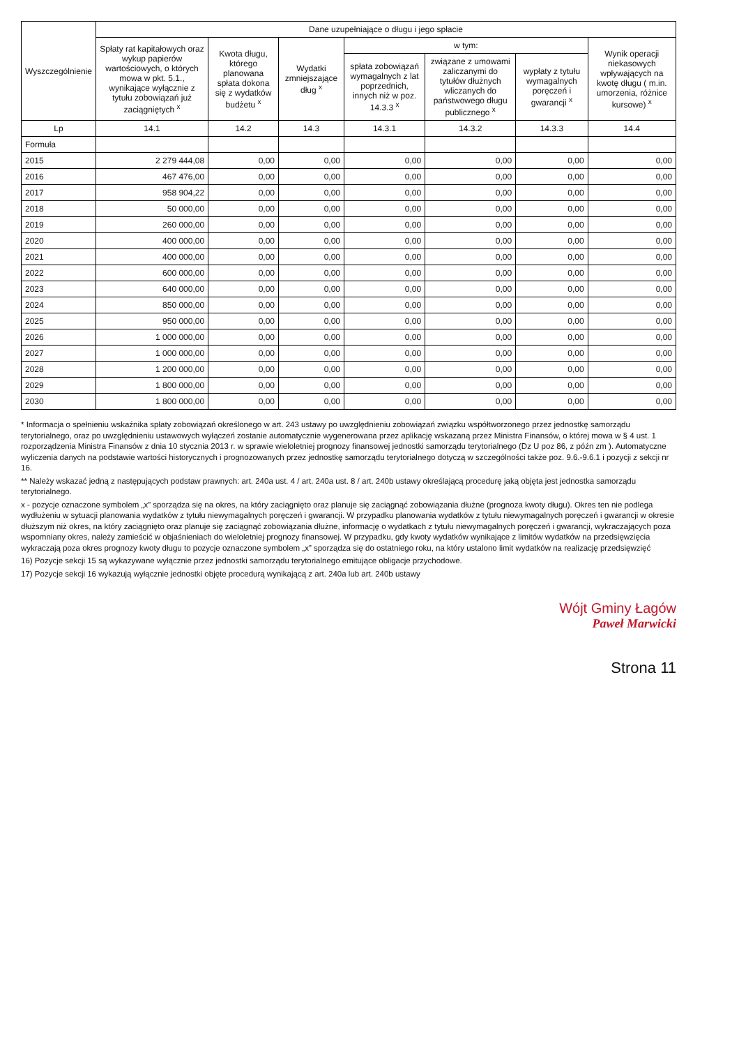| Wyszczególnienie | Dane uzupełniające o długu i jego spłacie | | | | | | |
| --- | --- | --- | --- | --- | --- | --- | --- |
| | Spłaty rat kapitałowych oraz wykup papierów wartościowych, o których mowa w pkt. 5.1., wynikające wyłącznie z tytułu zobowiązań już zaciągniętych <sup>x</sup> | Kwota długu, którego planowana spłata dokona się z wydatków budżetu <sup>x</sup> | Wydatki zmniejszające dług <sup>x</sup> | w tym: | | | Wynik operacji niekasowych wpływających na kwotę długu ( m.in. umorzenia, różnice kursowe) <sup>x</sup> |
| | | | | spłata zobowiązań wymagalnych z lat poprzednich, innych niż w poz. 14.3.3 <sup>x</sup> | związane z umowami zaliczanymi do tytułów dłużnych wliczanych do państwowego długu publicznego <sup>x</sup> | wypłaty z tytułu wymagalnych poręczeń i gwarancji <sup>x</sup> | |
| Lp | 14.1 | 14.2 | 14.3 | 14.3.1 | 14.3.2 | 14.3.3 | 14.4 |
| Formuła | | | | | | | |
| 2015 | 2 279 444,08 | 0,00 | 0,00 | 0,00 | 0,00 | 0,00 | 0,00 |
| 2016 | 467 476,00 | 0,00 | 0,00 | 0,00 | 0,00 | 0,00 | 0,00 |
| 2017 | 958 904,22 | 0,00 | 0,00 | 0,00 | 0,00 | 0,00 | 0,00 |
| 2018 | 50 000,00 | 0,00 | 0,00 | 0,00 | 0,00 | 0,00 | 0,00 |
| 2019 | 260 000,00 | 0,00 | 0,00 | 0,00 | 0,00 | 0,00 | 0,00 |
| 2020 | 400 000,00 | 0,00 | 0,00 | 0,00 | 0,00 | 0,00 | 0,00 |
| 2021 | 400 000,00 | 0,00 | 0,00 | 0,00 | 0,00 | 0,00 | 0,00 |
| 2022 | 600 000,00 | 0,00 | 0,00 | 0,00 | 0,00 | 0,00 | 0,00 |
| 2023 | 640 000,00 | 0,00 | 0,00 | 0,00 | 0,00 | 0,00 | 0,00 |
| 2024 | 850 000,00 | 0,00 | 0,00 | 0,00 | 0,00 | 0,00 | 0,00 |
| 2025 | 950 000,00 | 0,00 | 0,00 | 0,00 | 0,00 | 0,00 | 0,00 |
| 2026 | 1 000 000,00 | 0,00 | 0,00 | 0,00 | 0,00 | 0,00 | 0,00 |
| 2027 | 1 000 000,00 | 0,00 | 0,00 | 0,00 | 0,00 | 0,00 | 0,00 |
| 2028 | 1 200 000,00 | 0,00 | 0,00 | 0,00 | 0,00 | 0,00 | 0,00 |
| 2029 | 1 800 000,00 | 0,00 | 0,00 | 0,00 | 0,00 | 0,00 | 0,00 |
| 2030 | 1 800 000,00 | 0,00 | 0,00 | 0,00 | 0,00 | 0,00 | 0,00 |
* Informacja o spełnieniu wskaźnika spłaty zobowiązań określonego w art. 243 ustawy po uwzględnieniu zobowiązań związku współtworzonego przez jednostkę samorządu terytorialnego, oraz po uwzględnieniu ustawowych wyłączeń zostanie automatycznie wygenerowana przez aplikację wskazaną przez Ministra Finansów, o której mowa w § 4 ust. 1 rozporządzenia Ministra Finansów z dnia 10 stycznia 2013 r. w sprawie wieloletniej prognozy finansowej jednostki samorządu terytorialnego (Dz U poz 86, z późn zm ). Automatyczne wyliczenia danych na podstawie wartości historycznych i prognozowanych przez jednostkę samorządu terytorialnego dotyczą w szczególności także poz. 9.6.-9.6.1 i pozycji z sekcji nr 16.
** Należy wskazać jedną z następujących podstaw prawnych: art. 240a ust. 4 / art. 240a ust. 8 / art. 240b ustawy określającą procedurę jaką objęta jest jednostka samorządu terytorialnego.
x - pozycje oznaczone symbolem „x” sporządza się na okres, na który zaciągnięto oraz planuje się zaciągnąć zobowiązania dłużne (prognoza kwoty długu). Okres ten nie podlega wydłużeniu w sytuacji planowania wydatków z tytułu niewymagalnych poręczeń i gwarancji. W przypadku planowania wydatków z tytułu niewymagalnych poręczeń i gwarancji w okresie dłuższym niż okres, na który zaciągnięto oraz planuje się zaciągnąć zobowiązania dłużne, informację o wydatkach z tytułu niewymagalnych poręczeń i gwarancji, wykraczających poza wspomniany okres, należy zamieścić w objaśnieniach do wieloletniej prognozy finansowej. W przypadku, gdy kwoty wydatków wynikające z limitów wydatków na przedsięwzięcia wykraczają poza okres prognozy kwoty długu to pozycje oznaczone symbolem „x” sporządza się do ostatniego roku, na który ustalono limit wydatków na realizację przedsięwzięć
16) Pozycje sekcji 15 są wykazywane wyłącznie przez jednostki samorządu terytorialnego emitujące obligacje przychodowe.
17) Pozycje sekcji 16 wykazują wyłącznie jednostki objęte procedurą wynikającą z art. 240a lub art. 240b ustawy
Wójt Gminy Łagów
Paweł Marwicki
Strona 11